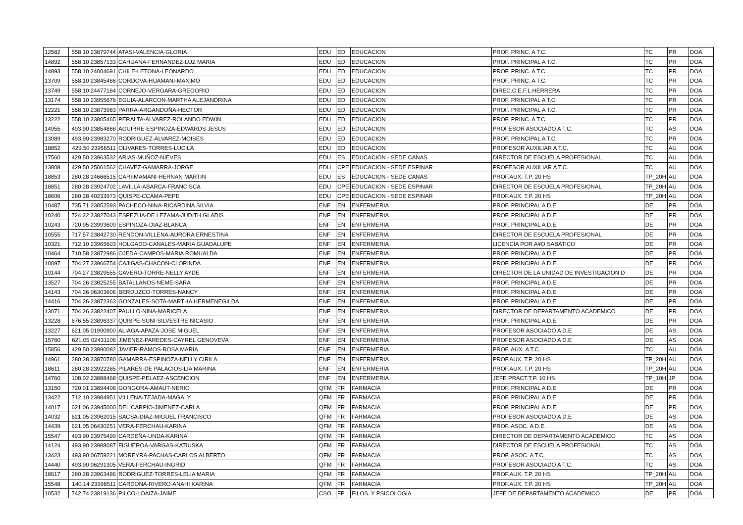| 12582 | 558.10 23879744 | ATASI-VALENCIA-GLORIA | EDU | ED | EDUCACION | PROF. PRINC. A T.C. | TC | PR | DOA |
| 14892 | 558.10 23857133 | CAHUANA-FERNANDEZ-LUZ MARIA | EDU | ED | EDUCACION | PROF. PRINCIPAL A T.C. | TC | PR | DOA |
| 14893 | 558.10 24004691 | CHILE-LETONA-LEONARDO | EDU | ED | EDUCACION | PROF. PRINC. A T.C. | TC | PR | DOA |
| 13709 | 558.10 23845466 | CORDOVA-HUAMANI-MAXIMO | EDU | ED | EDUCACION | PROF. PRINC. A T.C. | TC | PR | DOA |
| 13749 | 558.10 24477164 | CORNEJO-VERGARA-GREGORIO | EDU | ED | EDUCACION | DIREC.C.E.F.L.HERRERA | TC | PR | DOA |
| 13174 | 558.10 23955676 | EGUIA-ALARCON-MARTHA ALEJANDRINA | EDU | ED | EDUCACION | PROF. PRINCIPAL A T.C. | TC | PR | DOA |
| 12221 | 558.10 23873983 | PARRA-ARGANDOÑA-HECTOR | EDU | ED | EDUCACION | PROF. PRINCIPAL A T.C. | TC | PR | DOA |
| 13222 | 558.10 23805465 | PERALTA-ALVAREZ-ROLANDO EDWIN | EDU | ED | EDUCACION | PROF. PRINC. A T.C. | TC | PR | DOA |
| 14955 | 493.90 23854868 | AGUIRRE-ESPINOZA-EDWARDS JESUS | EDU | ED | EDUCACION | PROFESOR ASOCIADO A T.C. | TC | AS | DOA |
| 13089 | 493.90 23983270 | RODRIGUEZ-ALVAREZ-MOISES | EDU | ED | EDUCACION | PROF. PRINCIPAL A T.C. | TC | PR | DOA |
| 18852 | 429.50 23956511 | OLIVARES-TORRES-LUCILA | EDU | ED | EDUCACION | PROFESOR AUXILIAR A T.C. | TC | AU | DOA |
| 17560 | 429.50 23963532 | ARIAS-MUÑOZ-NIEVES | EDU | ES | EDUCACION - SEDE CANAS | DIRECTOR DE ESCUELA PROFESIONAL | TC | AU | DOA |
| 13808 | 429.50 25061562 | CHAVEZ-GAMARRA-JORGE | EDU | CPE | EDUCACION - SEDE ESPINAR | PROFESOR AUXILIAR A T.C. | TC | AU | DOA |
| 18853 | 280.28 24666515 | CARI-MAMANI-HERNAN MARTIN | EDU | ES | EDUCACION - SEDE CANAS | PROF.AUX. T.P. 20 HS | TP_20H | AU | DOA |
| 18851 | 280.28 23924702 | LAVILLA-ABARCA-FRANCISCA | EDU | CPE | EDUCACION - SEDE ESPINAR | DIRECTOR DE ESCUELA PROFESIONAL | TP_20H | AU | DOA |
| 18606 | 280.28 40233973 | QUISPE-CCAMA-PEPE | EDU | CPE | EDUCACION - SEDE ESPINAR | PROF.AUX. T.P. 20 HS | TP_20H | AU | DOA |
| 10487 | 735.71 23852593 | PACHECO-NINA-RICARDINA SILVIA | ENF | EN | ENFERMERIA | PROF. PRINCIPAL A D.E. | DE | PR | DOA |
| 10240 | 724.22 23827043 | ESPEZUA-DE LEZAMA-JUDITH GLADIS | ENF | EN | ENFERMERIA | PROF. PRINCIPAL A D.E. | DE | PR | DOA |
| 10243 | 720.95 23993609 | ESPINOZA-DIAZ-BLANCA | ENF | EN | ENFERMERIA | PROF. PRINCIPAL A D.E. | DE | PR | DOA |
| 10555 | 717.57 23842730 | RENDON-VILLENA-AURORA ERNESTINA | ENF | EN | ENFERMERIA | DIRECTOR DE ESCUELA PROFESIONAL | DE | PR | DOA |
| 10321 | 712.10 23965603 | HOLGADO-CANALES-MARIA GUADALUPE | ENF | EN | ENFERMERIA | LICENCIA POR A¥O SABATICO | DE | PR | DOA |
| 10464 | 710.58 23872986 | OJEDA-CAMPOS-MARIA ROMUALDA | ENF | EN | ENFERMERIA | PROF. PRINCIPAL A D.E. | DE | PR | DOA |
| 10097 | 704.27 23966754 | CAJIGAS-CHACON-CLORINDA | ENF | EN | ENFERMERIA | PROF. PRINCIPAL A D.E. | DE | PR | DOA |
| 10144 | 704.27 23829555 | CAVERO-TORRE-NELLY AYDE | ENF | EN | ENFERMERIA | DIRECTOR DE LA UNIDAD DE INVESTIGACION D | DE | PR | DOA |
| 13527 | 704.26 23825255 | BATALLANOS-NEME-SARA | ENF | EN | ENFERMERIA | PROF. PRINCIPAL A D.E. | DE | PR | DOA |
| 14143 | 704.26 06303606 | BERDUZCO-TORRES-NANCY | ENF | EN | ENFERMERIA | PROF. PRINCIPAL A D.E. | DE | PR | DOA |
| 14416 | 704.26 23872363 | GONZALES-SOTA-MARTHA HERMENEGILDA | ENF | EN | ENFERMERIA | PROF. PRINCIPAL A D.E. | DE | PR | DOA |
| 13071 | 704.26 23822407 | PAULLO-NINA-MARICELA | ENF | EN | ENFERMERIA | DIRECTOR DE DEPARTAMENTO ACADEMICO | DE | PR | DOA |
| 13228 | 676.55 23896337 | QUISPE-SUNI-SILVESTRE NICASIO | ENF | EN | ENFERMERIA | PROF. PRINCIPAL A D.E. | DE | PR | DOA |
| 13227 | 621.05 01990900 | ALIAGA-APAZA-JOSE MIGUEL | ENF | EN | ENFERMERIA | PROFESOR ASOCIADO A D.E | DE | AS | DOA |
| 15760 | 621.05 02431106 | JIMENEZ-PAREDES-CAYREL GENOVEVA | ENF | EN | ENFERMERIA | PROFESOR ASOCIADO A D.E | DE | AS | DOA |
| 15856 | 429.50 23990082 | JAVIER-RAMOS-ROSA MARIA | ENF | EN | ENFERMERIA | PROF. AUX. A T.C. | TC | AU | DOA |
| 14961 | 280.28 23870780 | GAMARRA-ESPINOZA-NELLY CIRILA | ENF | EN | ENFERMERIA | PROF.AUX. T.P. 20 HS | TP_20H | AU | DOA |
| 18611 | 280.28 23922265 | PILARES-DE PALACIOS-LIA MARINA | ENF | EN | ENFERMERIA | PROF.AUX. T.P. 20 HS | TP_20H | AU | DOA |
| 14760 | 108.02 23888468 | QUISPE-PELAEZ-ASCENCION | ENF | EN | ENFERMERIA | JEFE PRACT.T.P. 10 HS | TP_10H | JP | DOA |
| 13150 | 720.01 23894406 | GONGORA-AMAUT-NERIO | QFM | FR | FARMACIA | PROF. PRINCIPAL A D.E. | DE | PR | DOA |
| 13422 | 712.10 23984951 | VILLENA-TEJADA-MAGALY | QFM | FR | FARMACIA | PROF. PRINCIPAL A D.E. | DE | PR | DOA |
| 14017 | 621.06 23945000 | DEL CARPIO-JIMENEZ-CARLA | QFM | FR | FARMACIA | PROF. PRINCIPAL A D.E. | DE | PR | DOA |
| 14032 | 621.05 23962015 | SACSA-DIAZ-MIGUEL FRANCISCO | QFM | FR | FARMACIA | PROFESOR ASOCIADO A D.E | DE | AS | DOA |
| 14439 | 621.05 06430251 | VERA-FERCHAU-KARINA | QFM | FR | FARMACIA | PROF. ASOC. A D.E. | DE | AS | DOA |
| 15547 | 493.90 23975499 | CARDEÑA-UNDA-KARINA | QFM | FR | FARMACIA | DIRECTOR DE DEPARTAMENTO ACADEMICO | TC | AS | DOA |
| 14124 | 493.90 23988087 | FIGUEROA-VARGAS-KATIUSKA | QFM | FR | FARMACIA | DIRECTOR DE ESCUELA PROFESIONAL | TC | AS | DOA |
| 13423 | 493.90 06759221 | MOREYRA-PACHAS-CARLOS ALBERTO | QFM | FR | FARMACIA | PROF. ASOC. A T.C. | TC | AS | DOA |
| 14440 | 493.90 06291305 | VERA-FERCHAU-INGRID | QFM | FR | FARMACIA | PROFESOR ASOCIADO A T.C. | TC | AS | DOA |
| 18617 | 280.28 23963486 | RODRIGUEZ-TORRES-LELIA MARIA | QFM | FR | FARMACIA | PROF.AUX. T.P. 20 HS | TP_20H | AU | DOA |
| 15548 | 140.14 23998511 | CARDONA-RIVERO-ANAHI KARINA | QFM | FR | FARMACIA | PROF.AUX. T.P. 20 HS | TP_20H | AU | DOA |
| 10532 | 742.74 23819136 | PILCO-LOAIZA-JAIME | CSO | FP | FILOS. Y PSICOLOGIA | JEFE DE DEPARTAMENTO ACADEMICO | DE | PR | DOA |